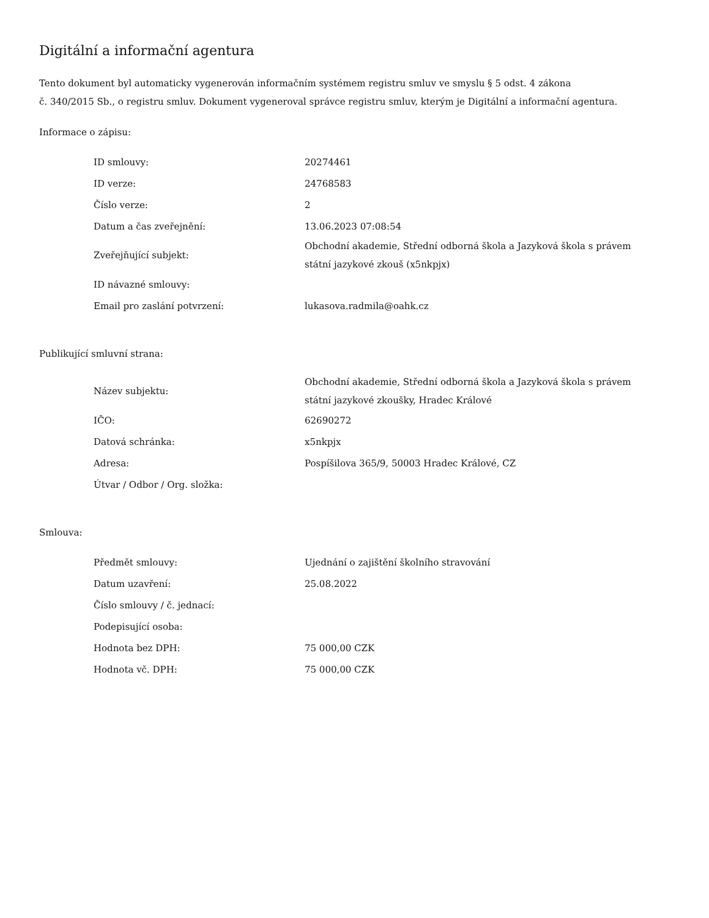Digitální a informační agentura
Tento dokument byl automaticky vygenerován informačním systémem registru smluv ve smyslu § 5 odst. 4 zákona
č. 340/2015 Sb., o registru smluv. Dokument vygeneroval správce registru smluv, kterým je Digitální a informační agentura.
Informace o zápisu:
| ID smlouvy: | 20274461 |
| ID verze: | 24768583 |
| Číslo verze: | 2 |
| Datum a čas zveřejnění: | 13.06.2023 07:08:54 |
| Zveřejňující subjekt: | Obchodní akademie, Střední odborná škola a Jazyková škola s právem státní jazykové zkouš (x5nkpjx) |
| ID návazné smlouvy: | |
| Email pro zaslání potvrzení: | lukasova.radmila@oahk.cz |
Publikující smluvní strana:
| Název subjektu: | Obchodní akademie, Střední odborná škola a Jazyková škola s právem státní jazykové zkoušky, Hradec Králové |
| IČO: | 62690272 |
| Datová schránka: | x5nkpjx |
| Adresa: | Pospíšilova 365/9, 50003 Hradec Králové, CZ |
| Útvar / Odbor / Org. složka: | |
Smlouva:
| Předmět smlouvy: | Ujednání o zajištění školního stravování |
| Datum uzavření: | 25.08.2022 |
| Číslo smlouvy / č. jednací: | |
| Podepisující osoba: | |
| Hodnota bez DPH: | 75 000,00 CZK |
| Hodnota vč. DPH: | 75 000,00 CZK |